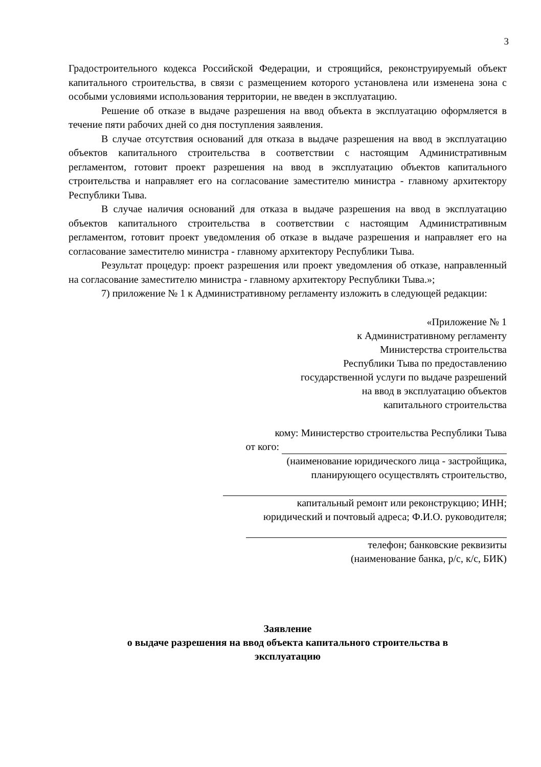3
Градостроительного кодекса Российской Федерации, и строящийся, реконструируемый объект капитального строительства, в связи с размещением которого установлена или изменена зона с особыми условиями использования территории, не введен в эксплуатацию.
Решение об отказе в выдаче разрешения на ввод объекта в эксплуатацию оформляется в течение пяти рабочих дней со дня поступления заявления.
В случае отсутствия оснований для отказа в выдаче разрешения на ввод в эксплуатацию объектов капитального строительства в соответствии с настоящим Административным регламентом, готовит проект разрешения на ввод в эксплуатацию объектов капитального строительства и направляет его на согласование заместителю министра - главному архитектору Республики Тыва.
В случае наличия оснований для отказа в выдаче разрешения на ввод в эксплуатацию объектов капитального строительства в соответствии с настоящим Административным регламентом, готовит проект уведомления об отказе в выдаче разрешения и направляет его на согласование заместителю министра - главному архитектору Республики Тыва.
Результат процедур: проект разрешения или проект уведомления об отказе, направленный на согласование заместителю министра - главному архитектору Республики Тыва.»;
7) приложение № 1 к Административному регламенту изложить в следующей редакции:
«Приложение № 1
к Административному регламенту
Министерства строительства
Республики Тыва по предоставлению
государственной услуги по выдаче разрешений
на ввод в эксплуатацию объектов
капитального строительства
кому: Министерство строительства Республики Тыва
от кого:
(наименование юридического лица - застройщика,
планирующего осуществлять строительство,
капитальный ремонт или реконструкцию; ИНН;
юридический и почтовый адреса; Ф.И.О. руководителя;
телефон; банковские реквизиты
(наименование банка, р/с, к/с, БИК)
Заявление
о выдаче разрешения на ввод объекта капитального строительства в
эксплуатацию